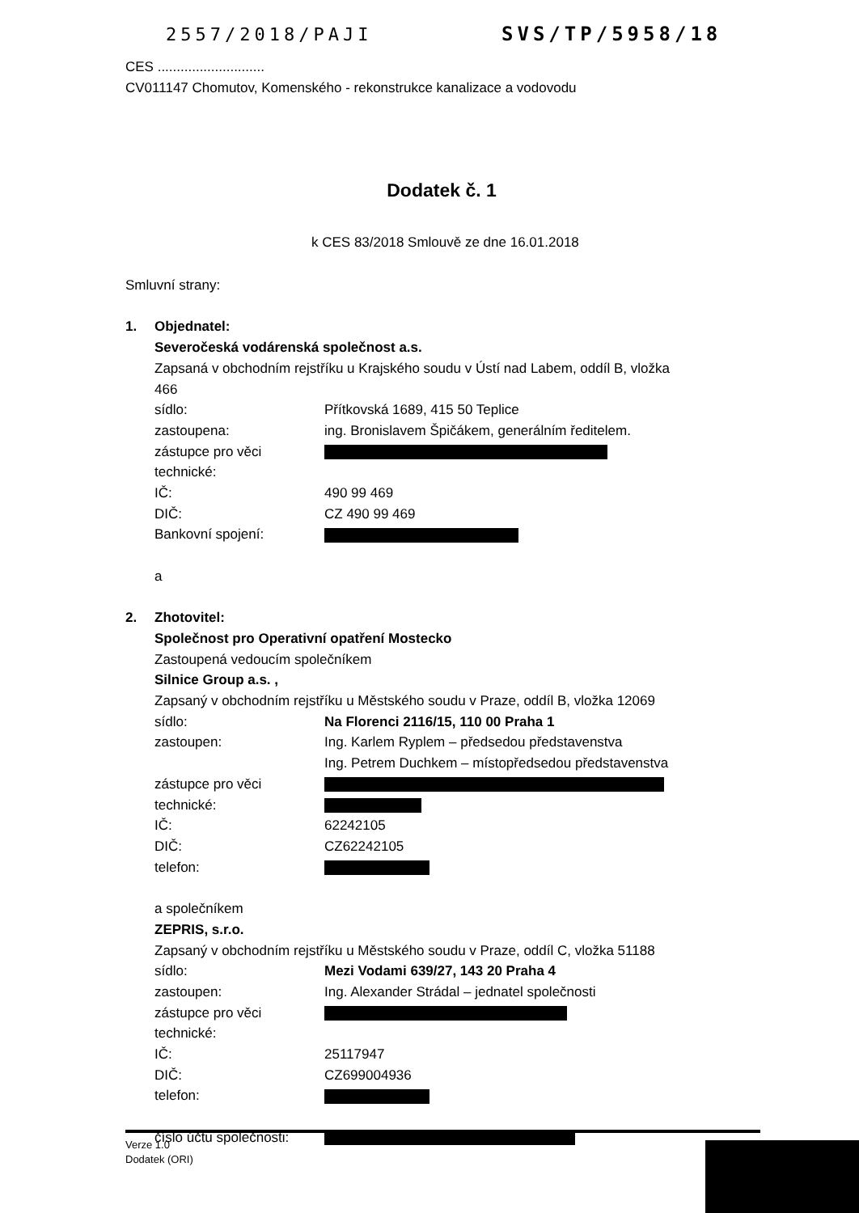2557/2018/PAJI SVS/TP/5958/18
CES ............................
CV011147 Chomutov, Komenského - rekonstrukce kanalizace a vodovodu
Dodatek č. 1
k CES 83/2018 Smlouvě ze dne 16.01.2018
Smluvní strany:
1. Objednatel:
Severočeská vodárenská společnost a.s.
Zapsaná v obchodním rejstříku u Krajského soudu v Ústí nad Labem, oddíl B, vložka 466
sídlo: Přítkovská 1689, 415 50 Teplice
zastoupena: ing. Bronislavem Špičákem, generálním ředitelem.
zástupce pro věci technické:
IČ: 490 99 469
DIČ: CZ 490 99 469
Bankovní spojení:
a
2. Zhotovitel:
Společnost pro Operativní opatření Mostecko
Zastoupená vedoucím společníkem
Silnice Group a.s. ,
Zapsaný v obchodním rejstříku u Městského soudu v Praze, oddíl B, vložka 12069
sídlo: Na Florenci 2116/15, 110 00 Praha 1
zastoupen: Ing. Karlem Ryplem – předsedou představenstva
Ing. Petrem Duchkem – místopředsedou představenstva
zástupce pro věci technické:
IČ: 62242105
DIČ: CZ62242105
telefon:
a společníkem
ZEPRIS, s.r.o.
Zapsaný v obchodním rejstříku u Městského soudu v Praze, oddíl C, vložka 51188
sídlo: Mezi Vodami 639/27, 143 20 Praha 4
zastoupen: Ing. Alexander Strádal – jednatel společnosti
zástupce pro věci technické:
IČ: 25117947
DIČ: CZ699004936
telefon:
číslo účtu společnosti:
Verze 1.0
Dodatek (ORI)